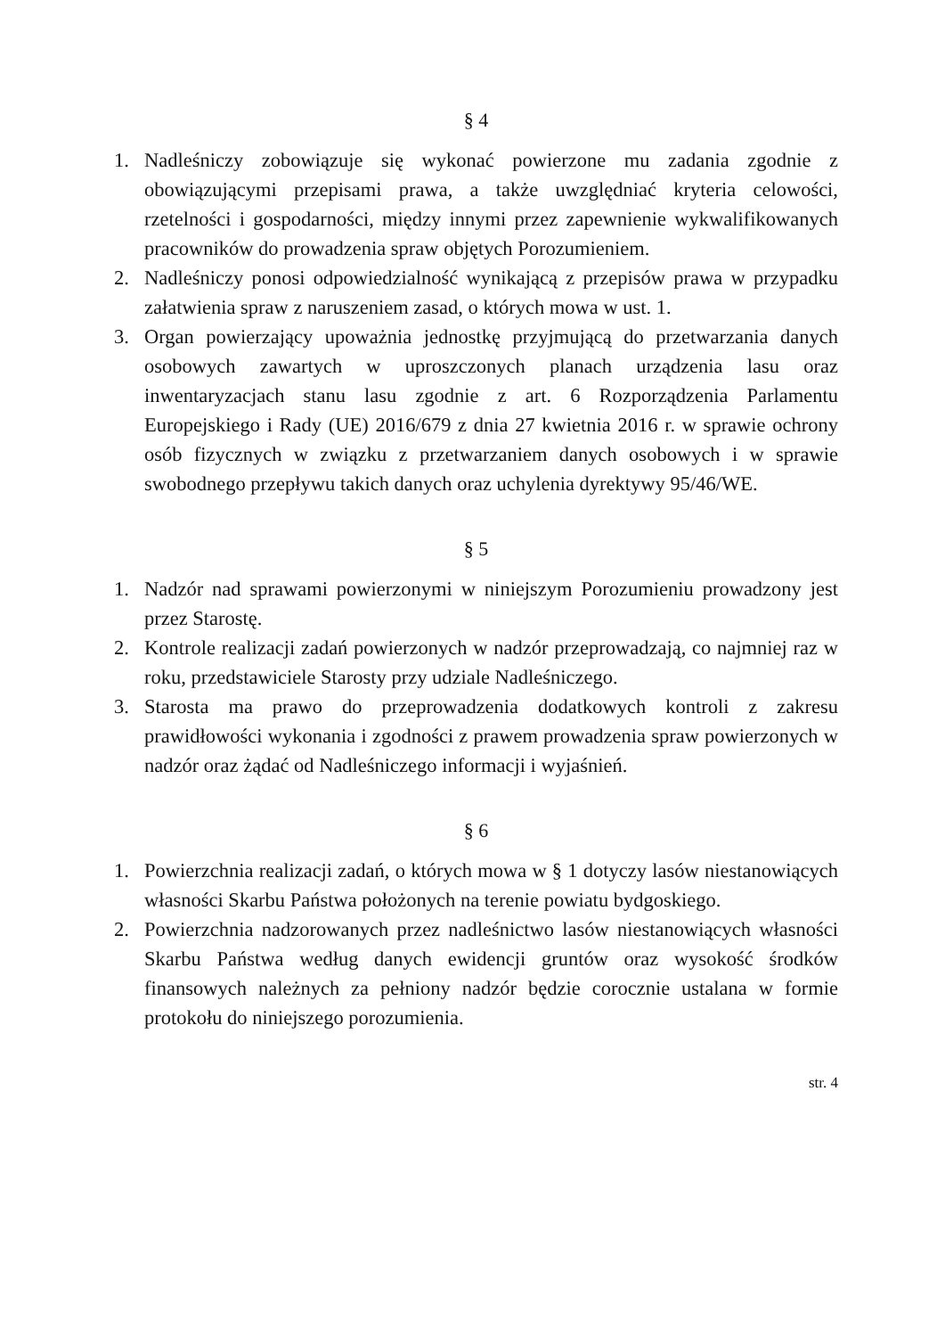§ 4
1. Nadleśniczy zobowiązuje się wykonać powierzone mu zadania zgodnie z obowiązującymi przepisami prawa, a także uwzględniać kryteria celowości, rzetelności i gospodarności, między innymi przez zapewnienie wykwalifikowanych pracowników do prowadzenia spraw objętych Porozumieniem.
2. Nadleśniczy ponosi odpowiedzialność wynikającą z przepisów prawa w przypadku załatwienia spraw z naruszeniem zasad, o których mowa w ust. 1.
3. Organ powierzający upoważnia jednostkę przyjmującą do przetwarzania danych osobowych zawartych w uproszczonych planach urządzenia lasu oraz inwentaryzacjach stanu lasu zgodnie z art. 6 Rozporządzenia Parlamentu Europejskiego i Rady (UE) 2016/679 z dnia 27 kwietnia 2016 r. w sprawie ochrony osób fizycznych w związku z przetwarzaniem danych osobowych i w sprawie swobodnego przepływu takich danych oraz uchylenia dyrektywy 95/46/WE.
§ 5
1. Nadzór nad sprawami powierzonymi w niniejszym Porozumieniu prowadzony jest przez Starostę.
2. Kontrole realizacji zadań powierzonych w nadzór przeprowadzają, co najmniej raz w roku, przedstawiciele Starosty przy udziale Nadleśniczego.
3. Starosta ma prawo do przeprowadzenia dodatkowych kontroli z zakresu prawidłowości wykonania i zgodności z prawem prowadzenia spraw powierzonych w nadzór oraz żądać od Nadleśniczego informacji i wyjaśnień.
§ 6
1. Powierzchnia realizacji zadań, o których mowa w § 1 dotyczy lasów niestanowiących własności Skarbu Państwa położonych na terenie powiatu bydgoskiego.
2. Powierzchnia nadzorowanych przez nadleśnictwo lasów niestanowiących własności Skarbu Państwa według danych ewidencji gruntów oraz wysokość środków finansowych należnych za pełniony nadzór będzie corocznie ustalana w formie protokołu do niniejszego porozumienia.
str. 4